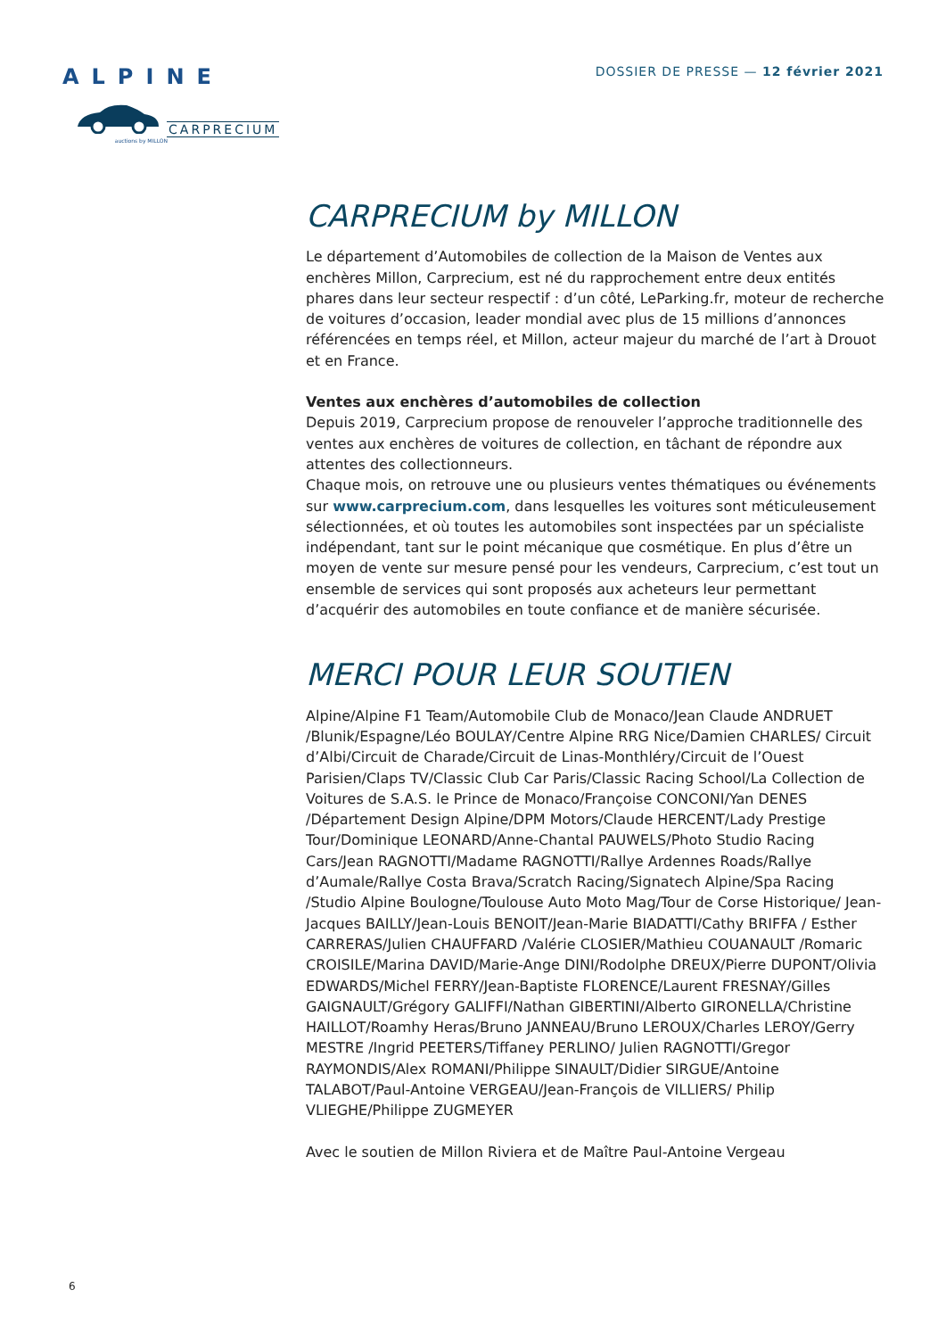ALPINE
CARPRECIUM
auctions by MILLON
DOSSIER DE PRESSE — 12 février 2021
CARPRECIUM by MILLON
Le département d’Automobiles de collection de la Maison de Ventes aux enchères Millon, Carprecium, est né du rapprochement entre deux entités phares dans leur secteur respectif : d’un côté, LeParking.fr, moteur de recherche de voitures d’occasion, leader mondial avec plus de 15 millions d’annonces référencées en temps réel, et Millon, acteur majeur du marché de l’art à Drouot et en France.
Ventes aux enchères d’automobiles de collection
Depuis 2019, Carprecium propose de renouveler l’approche traditionnelle des ventes aux enchères de voitures de collection, en tâchant de répondre aux attentes des collectionneurs.
Chaque mois, on retrouve une ou plusieurs ventes thématiques ou événements sur www.carprecium.com, dans lesquelles les voitures sont méticuleusement sélectionnées, et où toutes les automobiles sont inspectées par un spécialiste indépendant, tant sur le point mécanique que cosmétique. En plus d’être un moyen de vente sur mesure pensé pour les vendeurs, Carprecium, c’est tout un ensemble de services qui sont proposés aux acheteurs leur permettant d’acquérir des automobiles en toute confiance et de manière sécurisée.
MERCI POUR LEUR SOUTIEN
Alpine/Alpine F1 Team/Automobile Club de Monaco/Jean Claude ANDRUET /Blunik/Espagne/Léo BOULAY/Centre Alpine RRG Nice/Damien CHARLES/ Circuit d’Albi/Circuit de Charade/Circuit de Linas-Monthléry/Circuit de l’Ouest Parisien/Claps TV/Classic Club Car Paris/Classic Racing School/La Collection de Voitures de S.A.S. le Prince de Monaco/Françoise CONCONI/Yan DENES /Département Design Alpine/DPM Motors/Claude HERCENT/Lady Prestige Tour/Dominique LEONARD/Anne-Chantal PAUWELS/Photo Studio Racing Cars/Jean RAGNOTTI/Madame RAGNOTTI/Rallye Ardennes Roads/Rallye d’Aumale/Rallye Costa Brava/Scratch Racing/Signatech Alpine/Spa Racing /Studio Alpine Boulogne/Toulouse Auto Moto Mag/Tour de Corse Historique/ Jean-Jacques BAILLY/Jean-Louis BENOIT/Jean-Marie BIADATTI/Cathy BRIFFA / Esther CARRERAS/Julien CHAUFFARD /Valérie CLOSIER/Mathieu COUANAULT /Romaric CROISILE/Marina DAVID/Marie-Ange DINI/Rodolphe DREUX/Pierre DUPONT/Olivia EDWARDS/Michel FERRY/Jean-Baptiste FLORENCE/Laurent FRESNAY/Gilles GAIGNAULT/Grégory GALIFFI/Nathan GIBERTINI/Alberto GIRONELLA/Christine HAILLOT/Roamhy Heras/Bruno JANNEAU/Bruno LEROUX/Charles LEROY/Gerry MESTRE /Ingrid PEETERS/Tiffaney PERLINO/ Julien RAGNOTTI/Gregor RAYMONDIS/Alex ROMANI/Philippe SINAULT/Didier SIRGUE/Antoine TALABOT/Paul-Antoine VERGEAU/Jean-François de VILLIERS/ Philip VLIEGHE/Philippe ZUGMEYER
Avec le soutien de Millon Riviera et de Maître Paul-Antoine Vergeau
6